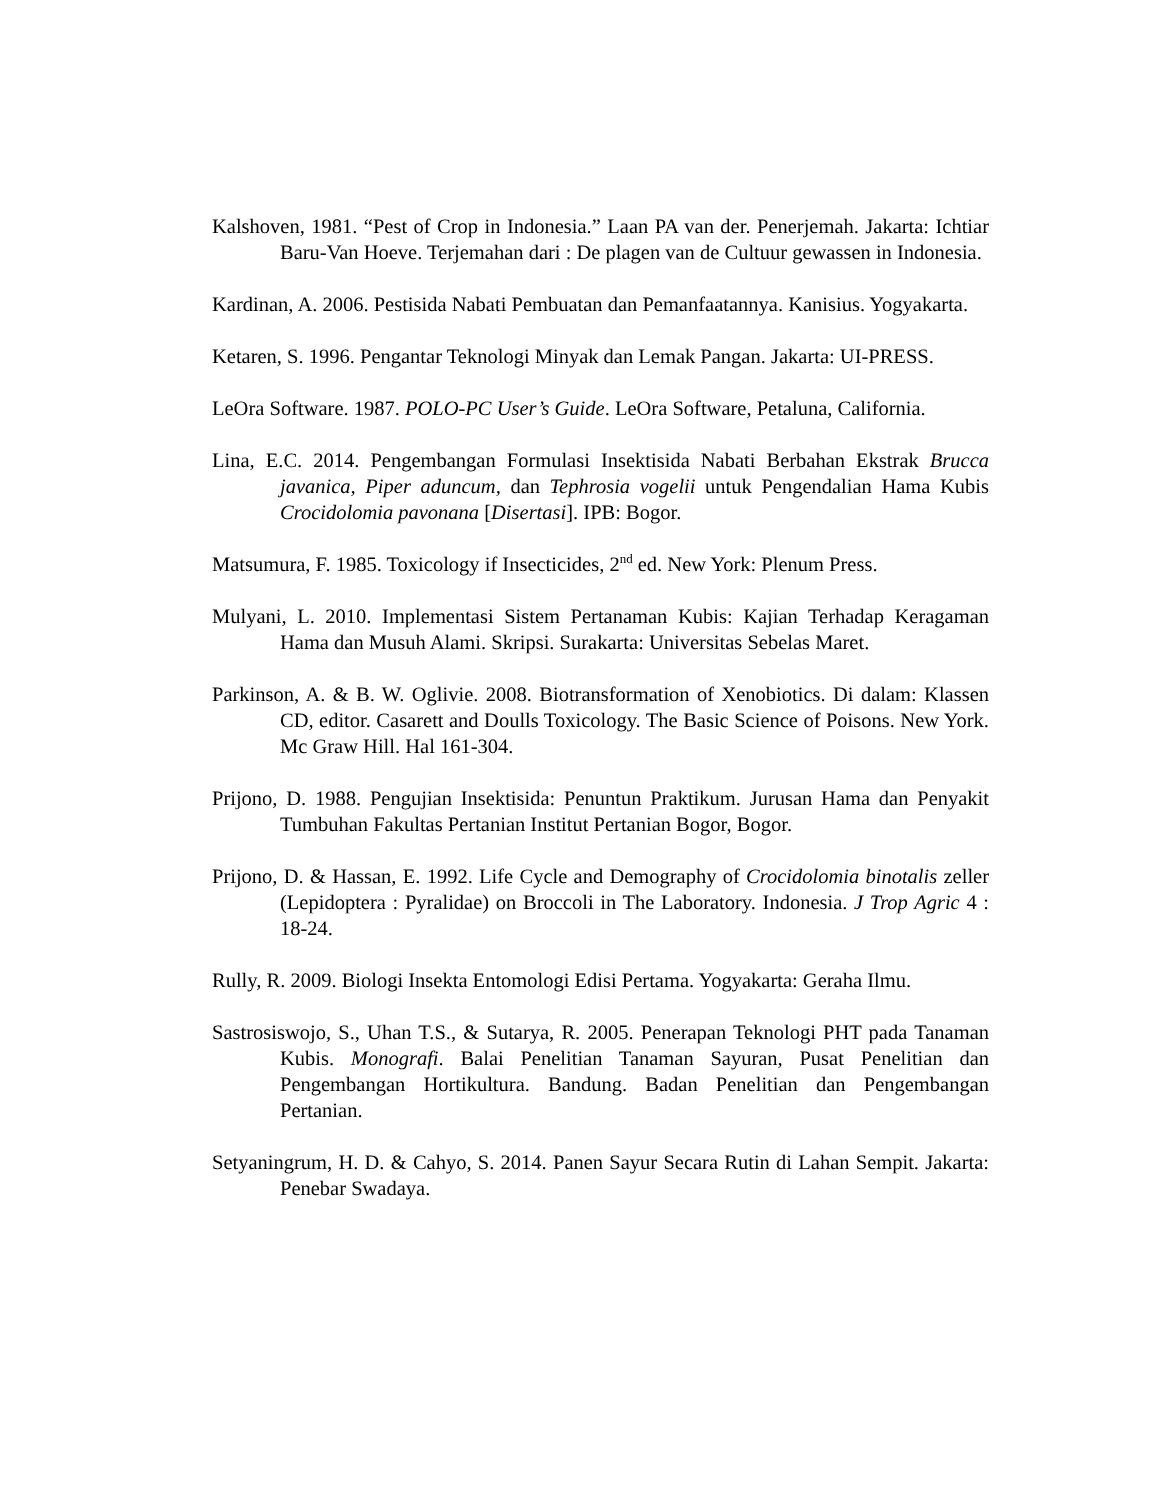Kalshoven, 1981. “Pest of Crop in Indonesia.” Laan PA van der. Penerjemah. Jakarta: Ichtiar Baru-Van Hoeve. Terjemahan dari : De plagen van de Cultuur gewassen in Indonesia.
Kardinan, A. 2006. Pestisida Nabati Pembuatan dan Pemanfaatannya. Kanisius. Yogyakarta.
Ketaren, S. 1996. Pengantar Teknologi Minyak dan Lemak Pangan. Jakarta: UI-PRESS.
LeOra Software. 1987. POLO-PC User’s Guide. LeOra Software, Petaluna, California.
Lina, E.C. 2014. Pengembangan Formulasi Insektisida Nabati Berbahan Ekstrak Brucca javanica, Piper aduncum, dan Tephrosia vogelii untuk Pengendalian Hama Kubis Crocidolomia pavonana [Disertasi]. IPB: Bogor.
Matsumura, F. 1985. Toxicology if Insecticides, 2<sup>nd</sup> ed. New York: Plenum Press.
Mulyani, L. 2010. Implementasi Sistem Pertanaman Kubis: Kajian Terhadap Keragaman Hama dan Musuh Alami. Skripsi. Surakarta: Universitas Sebelas Maret.
Parkinson, A. & B. W. Oglivie. 2008. Biotransformation of Xenobiotics. Di dalam: Klassen CD, editor. Casarett and Doulls Toxicology. The Basic Science of Poisons. New York. Mc Graw Hill. Hal 161-304.
Prijono, D. 1988. Pengujian Insektisida: Penuntun Praktikum. Jurusan Hama dan Penyakit Tumbuhan Fakultas Pertanian Institut Pertanian Bogor, Bogor.
Prijono, D. & Hassan, E. 1992. Life Cycle and Demography of Crocidolomia binotalis zeller (Lepidoptera : Pyralidae) on Broccoli in The Laboratory. Indonesia. J Trop Agric 4 : 18-24.
Rully, R. 2009. Biologi Insekta Entomologi Edisi Pertama. Yogyakarta: Geraha Ilmu.
Sastrosiswojo, S., Uhan T.S., & Sutarya, R. 2005. Penerapan Teknologi PHT pada Tanaman Kubis. Monografi. Balai Penelitian Tanaman Sayuran, Pusat Penelitian dan Pengembangan Hortikultura. Bandung. Badan Penelitian dan Pengembangan Pertanian.
Setyaningrum, H. D. & Cahyo, S. 2014. Panen Sayur Secara Rutin di Lahan Sempit. Jakarta: Penebar Swadaya.